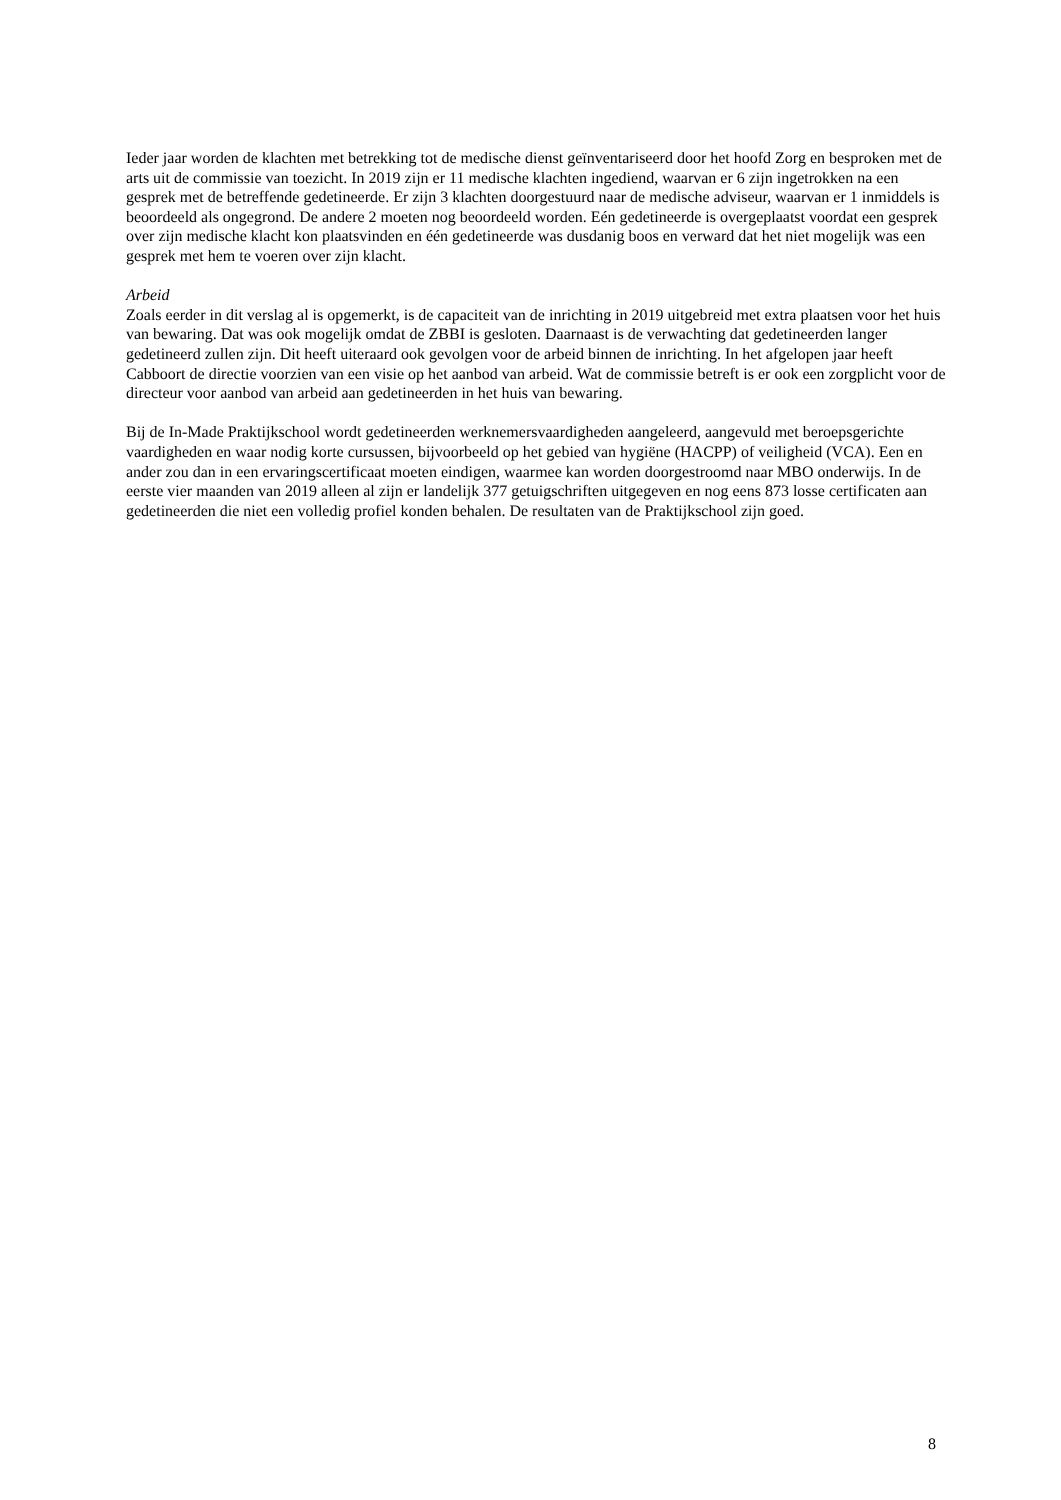Ieder jaar worden de klachten met betrekking tot de medische dienst geïnventariseerd door het hoofd Zorg en besproken met de arts uit de commissie van toezicht. In 2019 zijn er 11 medische klachten ingediend, waarvan er 6 zijn ingetrokken na een gesprek met de betreffende gedetineerde. Er zijn 3 klachten doorgestuurd naar de medische adviseur, waarvan er 1 inmiddels is beoordeeld als ongegrond. De andere 2 moeten nog beoordeeld worden. Eén gedetineerde is overgeplaatst voordat een gesprek over zijn medische klacht kon plaatsvinden en één gedetineerde was dusdanig boos en verward dat het niet mogelijk was een gesprek met hem te voeren over zijn klacht.
Arbeid
Zoals eerder in dit verslag al is opgemerkt, is de capaciteit van de inrichting in 2019 uitgebreid met extra plaatsen voor het huis van bewaring. Dat was ook mogelijk omdat de ZBBI is gesloten. Daarnaast is de verwachting dat gedetineerden langer gedetineerd zullen zijn. Dit heeft uiteraard ook gevolgen voor de arbeid binnen de inrichting. In het afgelopen jaar heeft Cabboort de directie voorzien van een visie op het aanbod van arbeid. Wat de commissie betreft is er ook een zorgplicht voor de directeur voor aanbod van arbeid aan gedetineerden in het huis van bewaring.
Bij de In-Made Praktijkschool wordt gedetineerden werknemersvaardigheden aangeleerd, aangevuld met beroepsgerichte vaardigheden en waar nodig korte cursussen, bijvoorbeeld op het gebied van hygiëne (HACPP) of veiligheid (VCA). Een en ander zou dan in een ervaringscertificaat moeten eindigen, waarmee kan worden doorgestroomd naar MBO onderwijs. In de eerste vier maanden van 2019 alleen al zijn er landelijk 377 getuigschriften uitgegeven en nog eens 873 losse certificaten aan gedetineerden die niet een volledig profiel konden behalen. De resultaten van de Praktijkschool zijn goed.
8